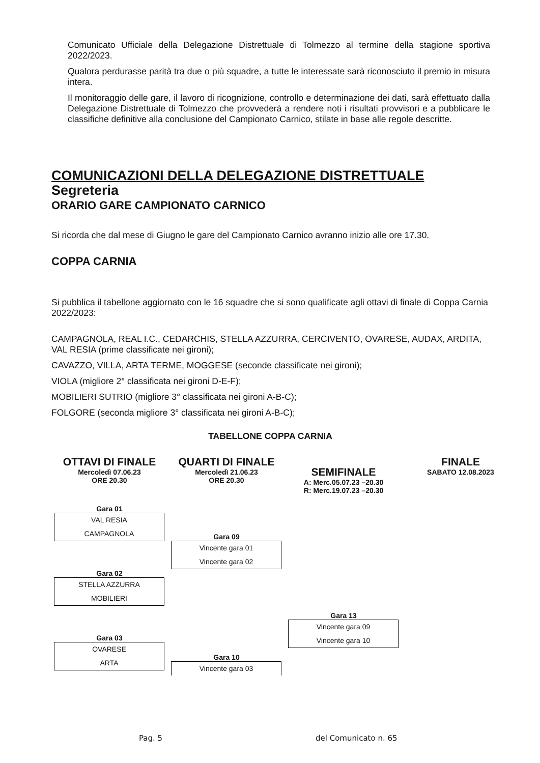Comunicato Ufficiale della Delegazione Distrettuale di Tolmezzo al termine della stagione sportiva 2022/2023.
Qualora perdurasse parità tra due o più squadre, a tutte le interessate sarà riconosciuto il premio in misura intera.
Il monitoraggio delle gare, il lavoro di ricognizione, controllo e determinazione dei dati, sarà effettuato dalla Delegazione Distrettuale di Tolmezzo che provvederà a rendere noti i risultati provvisori e a pubblicare le classifiche definitive alla conclusione del Campionato Carnico, stilate in base alle regole descritte.
COMUNICAZIONI DELLA DELEGAZIONE DISTRETTUALE
Segreteria
ORARIO GARE CAMPIONATO CARNICO
Si ricorda che dal mese di Giugno le gare del Campionato Carnico avranno inizio alle ore 17.30.
COPPA CARNIA
Si pubblica il tabellone aggiornato con le 16 squadre che si sono qualificate agli ottavi di finale di Coppa Carnia 2022/2023:
CAMPAGNOLA, REAL I.C., CEDARCHIS, STELLA AZZURRA, CERCIVENTO, OVARESE, AUDAX, ARDITA, VAL RESIA (prime classificate nei gironi);
CAVAZZO, VILLA, ARTA TERME, MOGGESE (seconde classificate nei gironi);
VIOLA (migliore 2° classificata nei gironi D-E-F);
MOBILIERI SUTRIO (migliore 3° classificata nei gironi A-B-C);
FOLGORE (seconda migliore 3° classificata nei gironi A-B-C);
TABELLONE COPPA CARNIA
OTTAVI DI FINALE
Mercoledì 07.06.23
ORE 20.30
Gara 01
VAL RESIA
CAMPAGNOLA
Gara 02
STELLA AZZURRA
MOBILIERI
Gara 03
OVARESE
ARTA
QUARTI DI FINALE
Mercoledì 21.06.23
ORE 20.30
Gara 09
Vincente gara 01
Vincente gara 02
Gara 10
Vincente gara 03
SEMIFINALE
A: Merc.05.07.23 –20.30
R: Merc.19.07.23 –20.30
Gara 13
Vincente gara 09
Vincente gara 10
FINALE
SABATO 12.08.2023
Pag. 5 del Comunicato n. 65